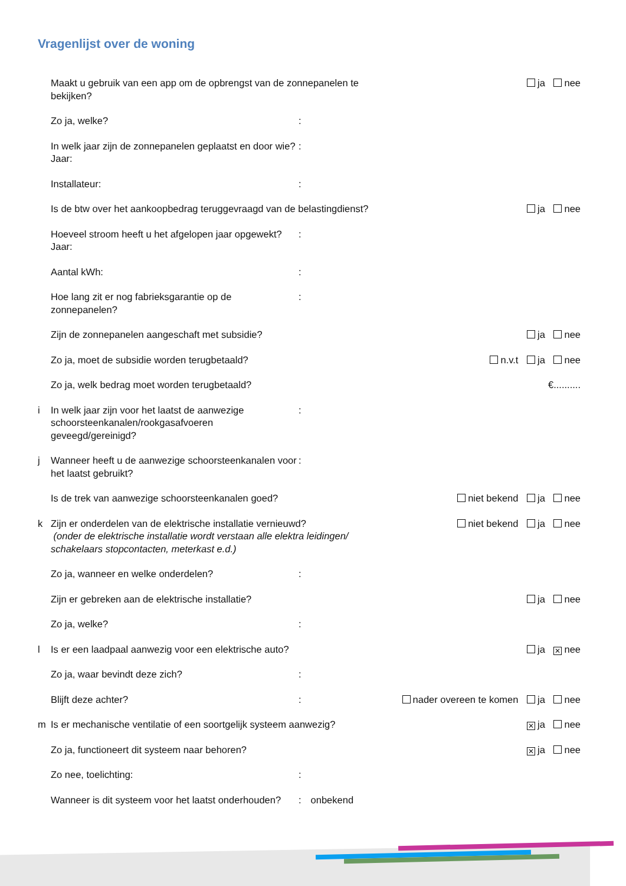Vragenlijst over de woning
| | Maakt u gebruik van een app om de opbrengst van de zonnepanelen te bekijken? | | | ja nee |
| | Zo ja, welke? | : | | |
| | In welk jaar zijn de zonnepanelen geplaatst en door wie? Jaar: | : | | |
| | Installateur: | : | | |
| | Is de btw over het aankoopbedrag teruggevraagd van de belastingdienst? | | | ja nee |
| | Hoeveel stroom heeft u het afgelopen jaar opgewekt? Jaar: | : | | |
| | Aantal kWh: | : | | |
| | Hoe lang zit er nog fabrieksgarantie op de zonnepanelen? | : | | |
| | Zijn de zonnepanelen aangeschaft met subsidie? | | | ja nee |
| | Zo ja, moet de subsidie worden terugbetaald? | | | n.v.t ja nee |
| | Zo ja, welk bedrag moet worden terugbetaald? | | | €.......... |
| i | In welk jaar zijn voor het laatst de aanwezige schoorsteenkanalen/rookgasafvoeren geveegd/gereinigd? | : | | |
| j | Wanneer heeft u de aanwezige schoorsteenkanalen voor het laatst gebruikt? | : | | |
| | Is de trek van aanwezige schoorsteenkanalen goed? | | | niet bekend ja nee |
| k | Zijn er onderdelen van de elektrische installatie vernieuwd? (onder de elektrische installatie wordt verstaan alle elektra leidingen/ schakelaars stopcontacten, meterkast e.d.) | | | niet bekend ja nee |
| | Zo ja, wanneer en welke onderdelen? | : | | |
| | Zijn er gebreken aan de elektrische installatie? | | | ja nee |
| | Zo ja, welke? | : | | |
| l | Is er een laadpaal aanwezig voor een elektrische auto? | | | ja ✕ nee |
| | Zo ja, waar bevindt deze zich? | : | | |
| | Blijft deze achter? | : | nader overeen te komen ja nee | |
| m | Is er mechanische ventilatie of een soortgelijk systeem aanwezig? | | | ✕ ja nee |
| | Zo ja, functioneert dit systeem naar behoren? | | | ✕ ja nee |
| | Zo nee, toelichting: | : | | |
| | Wanneer is dit systeem voor het laatst onderhouden? | : | onbekend | |